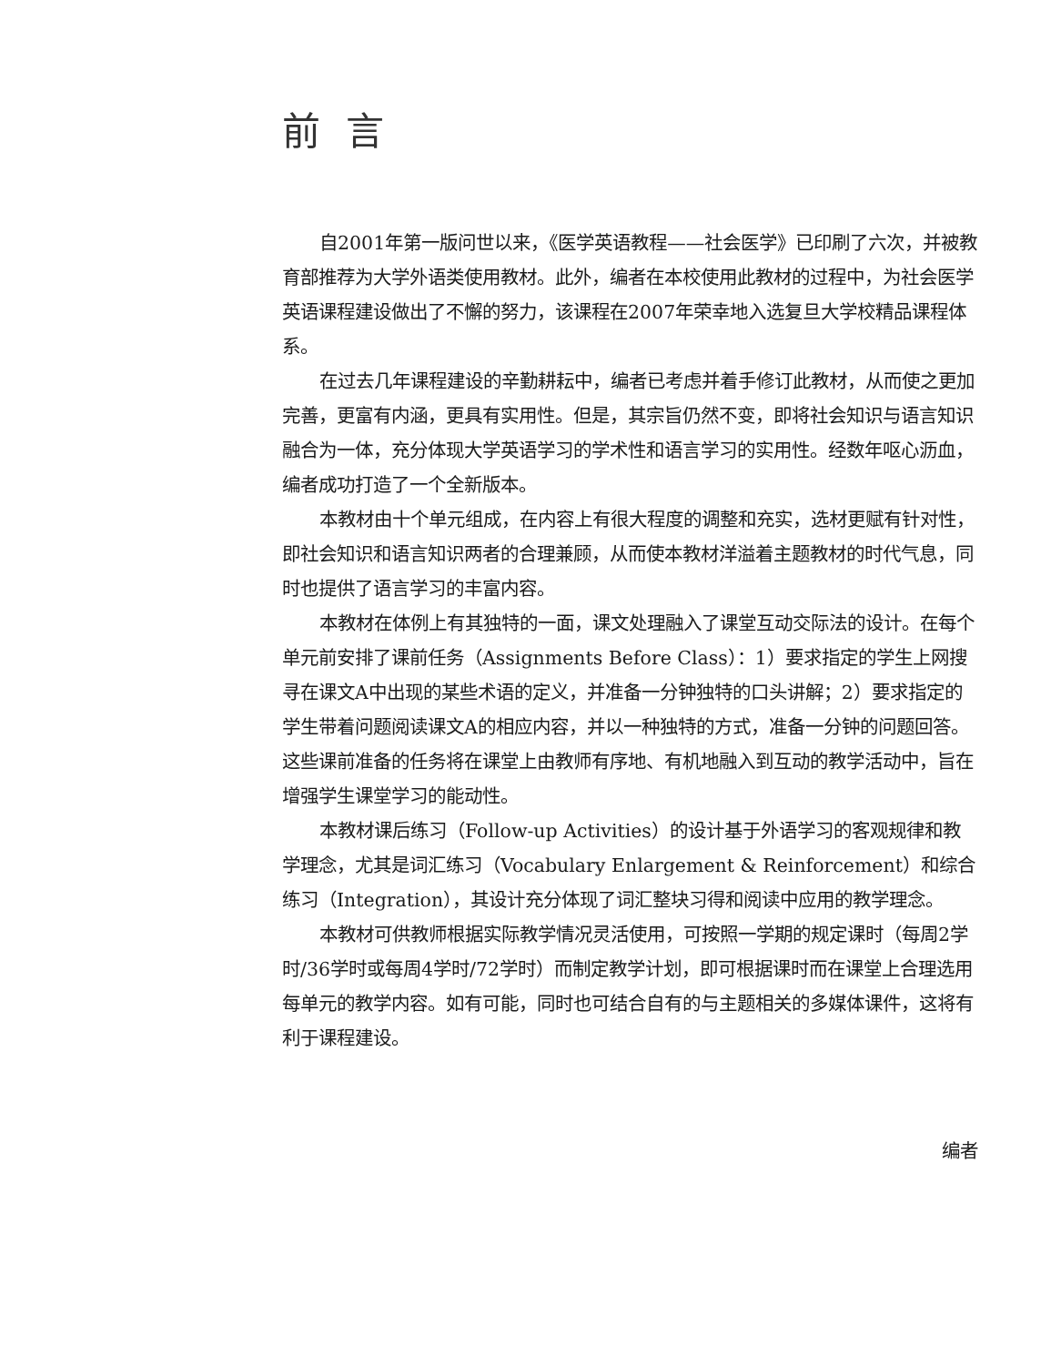前言
自2001年第一版问世以来，《医学英语教程——社会医学》已印刷了六次，并被教育部推荐为大学外语类使用教材。此外，编者在本校使用此教材的过程中，为社会医学英语课程建设做出了不懈的努力，该课程在2007年荣幸地入选复旦大学校精品课程体系。
在过去几年课程建设的辛勤耕耘中，编者已考虑并着手修订此教材，从而使之更加完善，更富有内涵，更具有实用性。但是，其宗旨仍然不变，即将社会知识与语言知识融合为一体，充分体现大学英语学习的学术性和语言学习的实用性。经数年呕心沥血，编者成功打造了一个全新版本。
本教材由十个单元组成，在内容上有很大程度的调整和充实，选材更赋有针对性，即社会知识和语言知识两者的合理兼顾，从而使本教材洋溢着主题教材的时代气息，同时也提供了语言学习的丰富内容。
本教材在体例上有其独特的一面，课文处理融入了课堂互动交际法的设计。在每个单元前安排了课前任务（Assignments Before Class）：1）要求指定的学生上网搜寻在课文A中出现的某些术语的定义，并准备一分钟独特的口头讲解；2）要求指定的学生带着问题阅读课文A的相应内容，并以一种独特的方式，准备一分钟的问题回答。这些课前准备的任务将在课堂上由教师有序地、有机地融入到互动的教学活动中，旨在增强学生课堂学习的能动性。
本教材课后练习（Follow-up Activities）的设计基于外语学习的客观规律和教学理念，尤其是词汇练习（Vocabulary Enlargement & Reinforcement）和综合练习（Integration），其设计充分体现了词汇整块习得和阅读中应用的教学理念。
本教材可供教师根据实际教学情况灵活使用，可按照一学期的规定课时（每周2学时/36学时或每周4学时/72学时）而制定教学计划，即可根据课时而在课堂上合理选用每单元的教学内容。如有可能，同时也可结合自有的与主题相关的多媒体课件，这将有利于课程建设。
编者